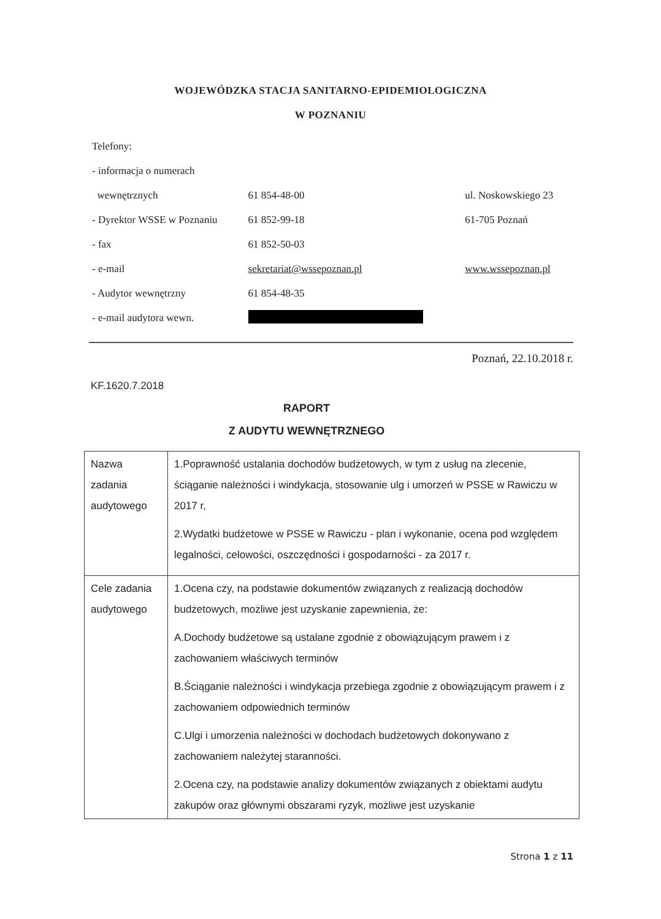WOJEWÓDZKA STACJA SANITARNO-EPIDEMIOLOGICZNA
W POZNANIU
| Telefony: | | |
| - informacja o numerach | | |
| wewnętrznych | 61 854-48-00 | ul. Noskowskiego 23 |
| - Dyrektor WSSE w Poznaniu | 61 852-99-18 | 61-705 Poznań |
| - fax | 61 852-50-03 | |
| - e-mail | sekretariat@wssepoznan.pl | www.wssepoznan.pl |
| - Audytor wewnętrzny | 61 854-48-35 | |
| - e-mail audytora wewn. | | |
Poznań, 22.10.2018 r.
KF.1620.7.2018
RAPORT
Z AUDYTU WEWNĘTRZNEGO
| Nazwa zadania audytowego | 1.Poprawność ustalania dochodów budżetowych, w tym z usług na zlecenie, ściąganie należności i windykacja, stosowanie ulg i umorzeń w PSSE w Rawiczu w 2017 r, 2.Wydatki budżetowe w PSSE w Rawiczu - plan i wykonanie, ocena pod względem legalności, celowości, oszczędności i gospodarności - za 2017 r. |
| Cele zadania audytowego | 1.Ocena czy, na podstawie dokumentów związanych z realizacją dochodów budżetowych, możliwe jest uzyskanie zapewnienia, że: A.Dochody budżetowe są ustalane zgodnie z obowiązującym prawem i z zachowaniem właściwych terminów B.Ściąganie należności i windykacja przebiega zgodnie z obowiązującym prawem i z zachowaniem odpowiednich terminów C.Ulgi i umorzenia należności w dochodach budżetowych dokonywano z zachowaniem należytej staranności. 2.Ocena czy, na podstawie analizy dokumentów związanych z obiektami audytu zakupów oraz głównymi obszarami ryzyk, możliwe jest uzyskanie |
Strona 1 z 11